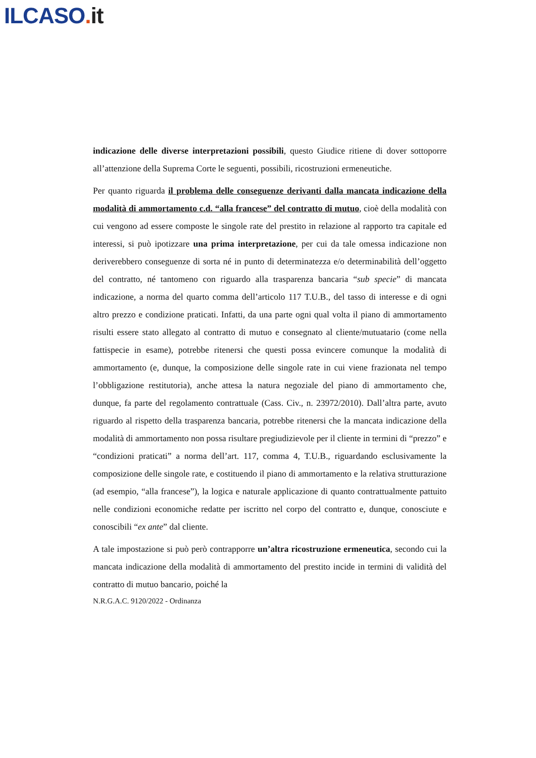ILCASO. it
indicazione delle diverse interpretazioni possibili, questo Giudice ritiene di dover sottoporre all’attenzione della Suprema Corte le seguenti, possibili, ricostruzioni ermeneutiche.
Per quanto riguarda il problema delle conseguenze derivanti dalla mancata indicazione della modalità di ammortamento c.d. “alla francese” del contratto di mutuo, cioè della modalità con cui vengono ad essere composte le singole rate del prestito in relazione al rapporto tra capitale ed interessi, si può ipotizzare una prima interpretazione, per cui da tale omessa indicazione non deriverebbero conseguenze di sorta né in punto di determinatezza e/o determinabilità dell’oggetto del contratto, né tantomeno con riguardo alla trasparenza bancaria “sub specie” di mancata indicazione, a norma del quarto comma dell’articolo 117 T.U.B., del tasso di interesse e di ogni altro prezzo e condizione praticati. Infatti, da una parte ogni qual volta il piano di ammortamento risulti essere stato allegato al contratto di mutuo e consegnato al cliente/mutuatario (come nella fattispecie in esame), potrebbe ritenersi che questi possa evincere comunque la modalità di ammortamento (e, dunque, la composizione delle singole rate in cui viene frazionata nel tempo l’obbligazione restitutoria), anche attesa la natura negoziale del piano di ammortamento che, dunque, fa parte del regolamento contrattuale (Cass. Civ., n. 23972/2010). Dall’altra parte, avuto riguardo al rispetto della trasparenza bancaria, potrebbe ritenersi che la mancata indicazione della modalità di ammortamento non possa risultare pregiudizievole per il cliente in termini di “prezzo” e “condizioni praticati” a norma dell’art. 117, comma 4, T.U.B., riguardando esclusivamente la composizione delle singole rate, e costituendo il piano di ammortamento e la relativa strutturazione (ad esempio, “alla francese”), la logica e naturale applicazione di quanto contrattualmente pattuito nelle condizioni economiche redatte per iscritto nel corpo del contratto e, dunque, conosciute e conoscibili “ex ante” dal cliente.
A tale impostazione si può però contrapporre un’altra ricostruzione ermeneutica, secondo cui la mancata indicazione della modalità di ammortamento del prestito incide in termini di validità del contratto di mutuo bancario, poiché la
N.R.G.A.C. 9120/2022 - Ordinanza